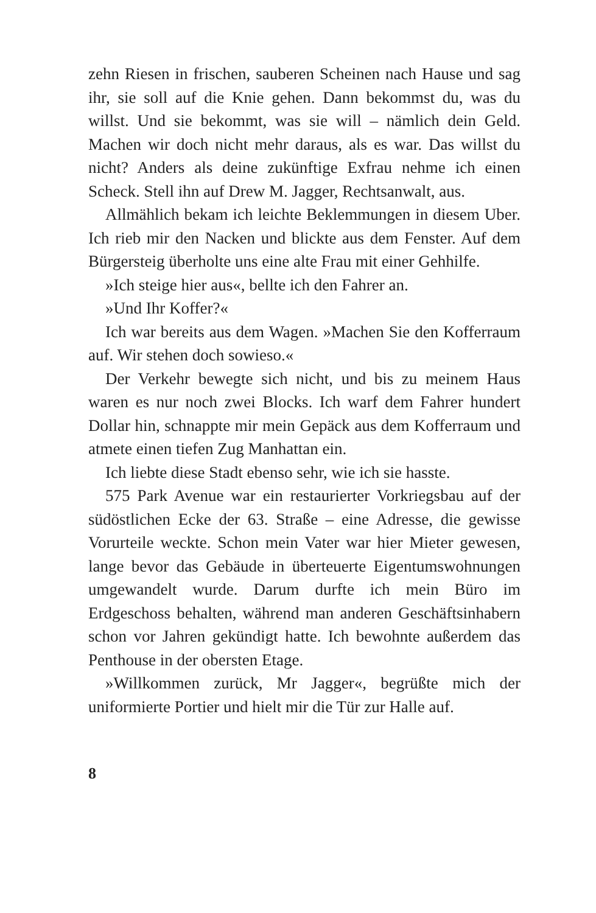zehn Riesen in frischen, sauberen Scheinen nach Hause und sag ihr, sie soll auf die Knie gehen. Dann bekommst du, was du willst. Und sie bekommt, was sie will – nämlich dein Geld. Machen wir doch nicht mehr daraus, als es war. Das willst du nicht? Anders als deine zukünftige Exfrau nehme ich einen Scheck. Stell ihn auf Drew M. Jagger, Rechts­anwalt, aus.
Allmählich bekam ich leichte Beklemmungen in diesem Uber. Ich rieb mir den Nacken und blickte aus dem Fenster. Auf dem Bürgersteig überholte uns eine alte Frau mit einer Gehhilfe.
»Ich steige hier aus«, bellte ich den Fahrer an.
»Und Ihr Koffer?«
Ich war bereits aus dem Wagen. »Machen Sie den Koffer­raum auf. Wir stehen doch sowieso.«
Der Verkehr bewegte sich nicht, und bis zu meinem Haus waren es nur noch zwei Blocks. Ich warf dem Fahrer hun­dert Dollar hin, schnappte mir mein Gepäck aus dem Kofferraum und atmete einen tiefen Zug Manhattan ein.
Ich liebte diese Stadt ebenso sehr, wie ich sie hasste.
575 Park Avenue war ein restaurierter Vorkriegsbau auf der südöstlichen Ecke der 63. Straße – eine Adresse, die gewisse Vorurteile weckte. Schon mein Vater war hier Mieter gewesen, lange bevor das Gebäude in überteuerte Eigentumswohnungen umgewandelt wurde. Darum durfte ich mein Büro im Erdgeschoss behalten, während man anderen Geschäftsinhabern schon vor Jahren gekündigt hatte. Ich bewohnte außerdem das Penthouse in der obers­ten Etage.
»Willkommen zurück, Mr Jagger«, begrüßte mich der uniformierte Portier und hielt mir die Tür zur Halle auf.
8